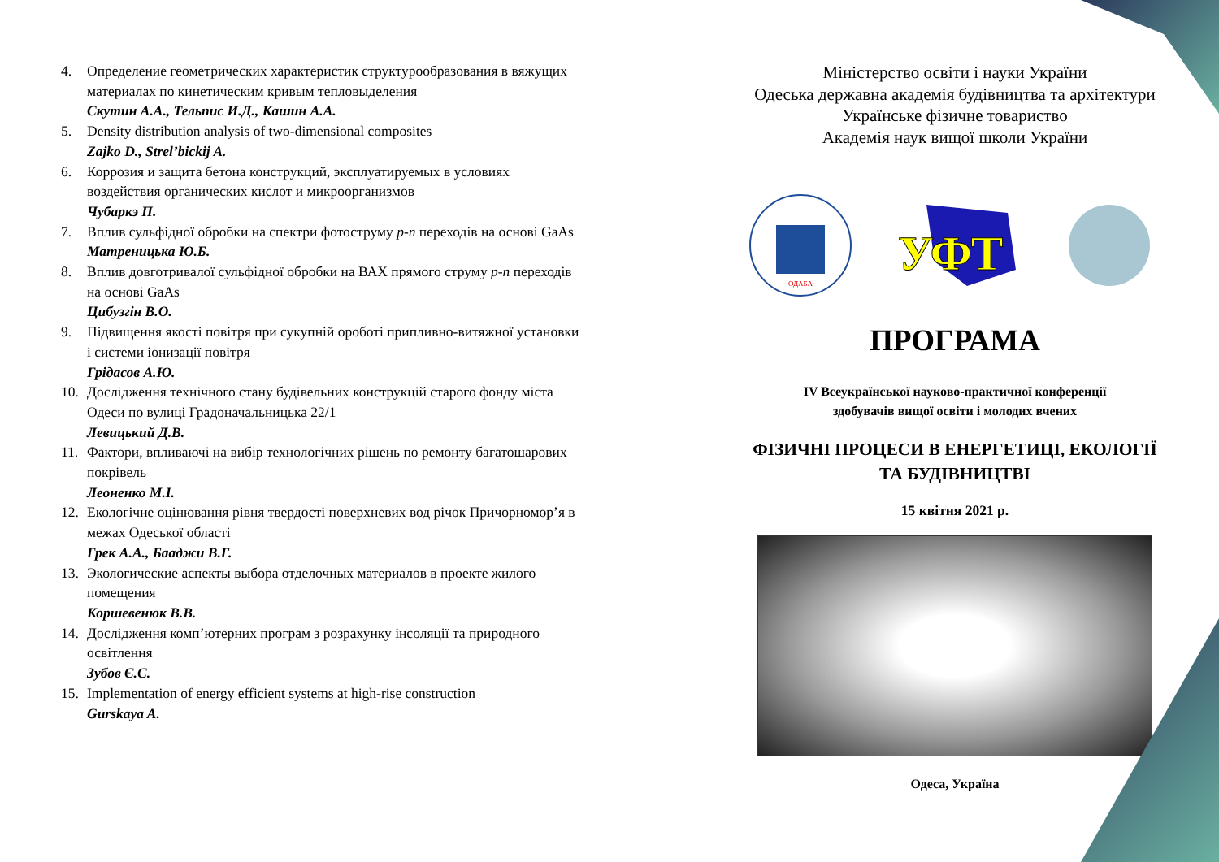4. Определение геометрических характеристик структурообразования в вяжущих материалах по кинетическим кривым тепловыделения
Скутин А.А., Тельпис И.Д., Кашин А.А.
5. Density distribution analysis of two-dimensional composites
Zajko D., Strel’bickij A.
6. Коррозия и защита бетона конструкций, эксплуатируемых в условиях воздействия органических кислот и микроорганизмов
Чубаркэ П.
7. Вплив сульфідної обробки на спектри фотоструму p-n переходів на основі GaAs
Матреницька Ю.Б.
8. Вплив довготривалої сульфідної обробки на ВАХ прямого струму p-n переходів на основі GaAs
Цибузгін В.О.
9. Підвищення якості повітря при сукупній ороботі припливно-витяжної установки і системи іонизації повітря
Грідасов А.Ю.
10. Дослідження технічного стану будівельних конструкцій старого фонду міста Одеси по вулиці Градоначальницька 22/1
Левицький Д.В.
11. Фактори, впливаючі на вибір технологічних рішень по ремонту багатошарових покрівель
Леоненко М.І.
12. Екологічне оцінювання рівня твердості поверхневих вод річок Причорномор’я в межах Одеської області
Грек А.А., Бааджи В.Г.
13. Экологические аспекты выбора отделочных материалов в проекте жилого помещения
Коршевенюк В.В.
14. Дослідження комп’ютерних програм з розрахунку інсоляції та природного освітлення
Зубов Є.С.
15. Implementation of energy efficient systems at high-rise construction
Gurskaya A.
Міністерство освіти і науки України
Одеська державна академія будівництва та архітектури
Українське фізичне товариство
Академія наук вищої школи України
ОДАБА
УФТ
ПРОГРАМА
IV Всеукраїнської науково-практичної конференції
здобувачів вищої освіти і молодих вчених
ФІЗИЧНІ ПРОЦЕСИ В ЕНЕРГЕТИЦІ, ЕКОЛОГІЇ
ТА БУДІВНИЦТВІ
15 квітня 2021 р.
Одеса, Україна